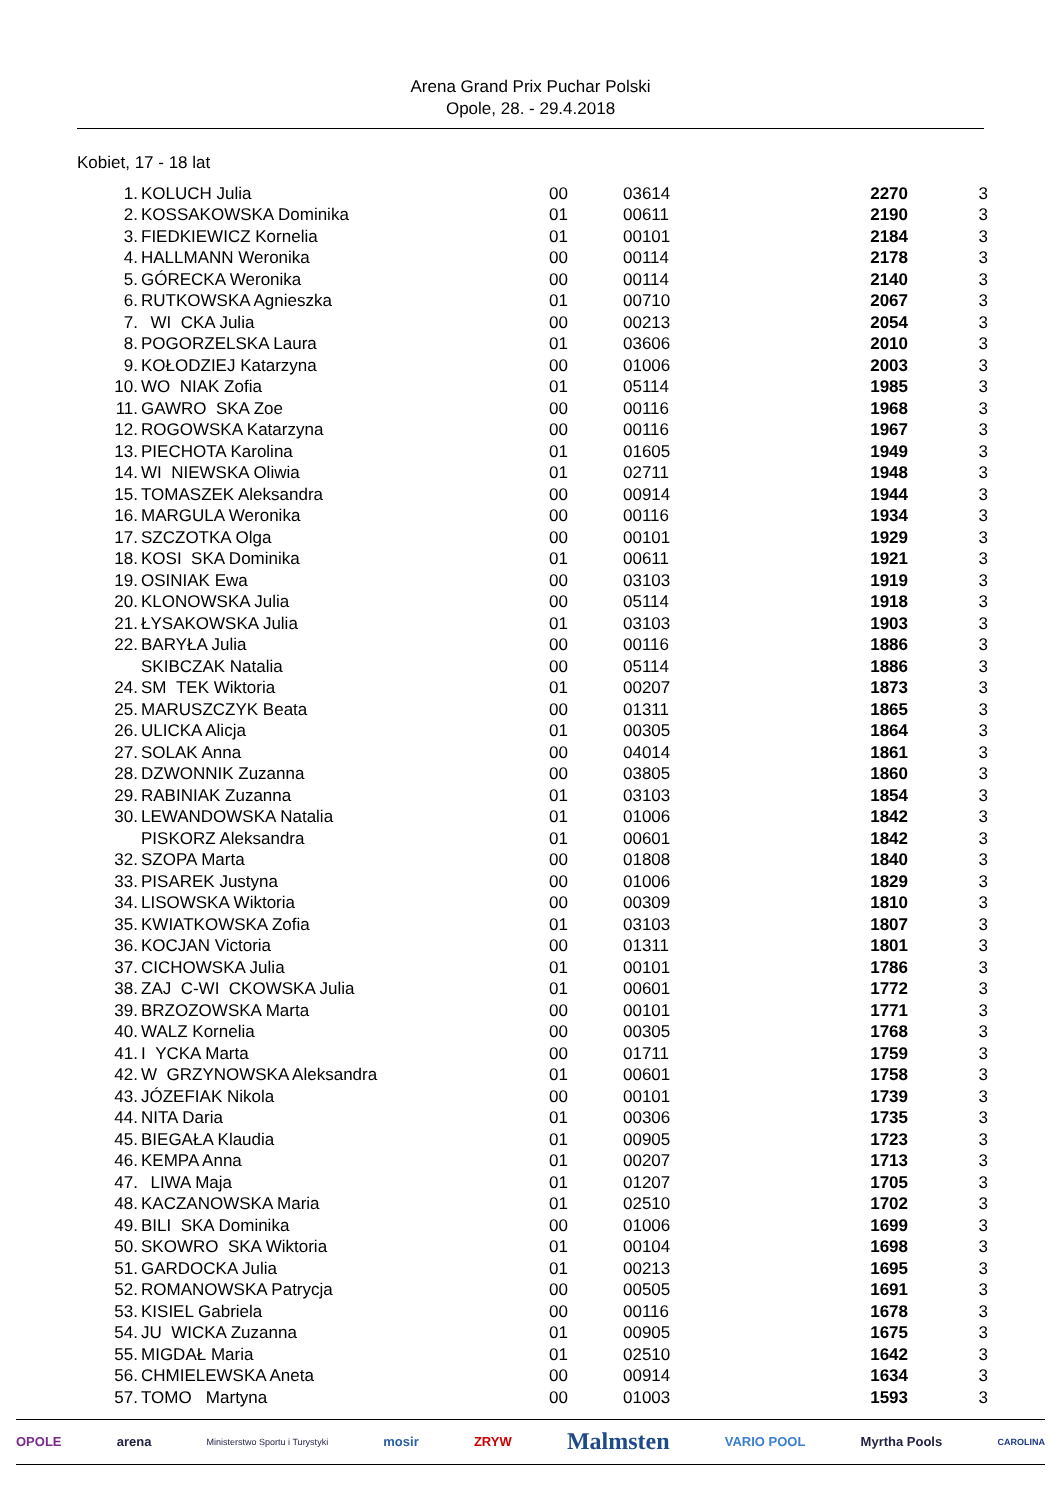Arena Grand Prix Puchar Polski
Opole, 28. - 29.4.2018
Kobiet, 17 - 18 lat
| 1. | KOLUCH Julia | 00 | 03614 | 2270 | 3 |
| 2. | KOSSAKOWSKA Dominika | 01 | 00611 | 2190 | 3 |
| 3. | FIEDKIEWICZ Kornelia | 01 | 00101 | 2184 | 3 |
| 4. | HALLMANN Weronika | 00 | 00114 | 2178 | 3 |
| 5. | GÓRECKA Weronika | 00 | 00114 | 2140 | 3 |
| 6. | RUTKOWSKA Agnieszka | 01 | 00710 | 2067 | 3 |
| 7. | WI CKA Julia | 00 | 00213 | 2054 | 3 |
| 8. | POGORZELSKA Laura | 01 | 03606 | 2010 | 3 |
| 9. | KOŁODZIEJ Katarzyna | 00 | 01006 | 2003 | 3 |
| 10. | WO NIAK Zofia | 01 | 05114 | 1985 | 3 |
| 11. | GAWRO SKA Zoe | 00 | 00116 | 1968 | 3 |
| 12. | ROGOWSKA Katarzyna | 00 | 00116 | 1967 | 3 |
| 13. | PIECHOTA Karolina | 01 | 01605 | 1949 | 3 |
| 14. | WI NIEWSKA Oliwia | 01 | 02711 | 1948 | 3 |
| 15. | TOMASZEK Aleksandra | 00 | 00914 | 1944 | 3 |
| 16. | MARGULA Weronika | 00 | 00116 | 1934 | 3 |
| 17. | SZCZOTKA Olga | 00 | 00101 | 1929 | 3 |
| 18. | KOSI SKA Dominika | 01 | 00611 | 1921 | 3 |
| 19. | OSINIAK Ewa | 00 | 03103 | 1919 | 3 |
| 20. | KLONOWSKA Julia | 00 | 05114 | 1918 | 3 |
| 21. | ŁYSAKOWSKA Julia | 01 | 03103 | 1903 | 3 |
| 22. | BARYŁA Julia | 00 | 00116 | 1886 | 3 |
| | SKIBCZAK Natalia | 00 | 05114 | 1886 | 3 |
| 24. | SM TEK Wiktoria | 01 | 00207 | 1873 | 3 |
| 25. | MARUSZCZYK Beata | 00 | 01311 | 1865 | 3 |
| 26. | ULICKA Alicja | 01 | 00305 | 1864 | 3 |
| 27. | SOLAK Anna | 00 | 04014 | 1861 | 3 |
| 28. | DZWONNIK Zuzanna | 00 | 03805 | 1860 | 3 |
| 29. | RABINIAK Zuzanna | 01 | 03103 | 1854 | 3 |
| 30. | LEWANDOWSKA Natalia | 01 | 01006 | 1842 | 3 |
| | PISKORZ Aleksandra | 01 | 00601 | 1842 | 3 |
| 32. | SZOPA Marta | 00 | 01808 | 1840 | 3 |
| 33. | PISAREK Justyna | 00 | 01006 | 1829 | 3 |
| 34. | LISOWSKA Wiktoria | 00 | 00309 | 1810 | 3 |
| 35. | KWIATKOWSKA Zofia | 01 | 03103 | 1807 | 3 |
| 36. | KOCJAN Victoria | 00 | 01311 | 1801 | 3 |
| 37. | CICHOWSKA Julia | 01 | 00101 | 1786 | 3 |
| 38. | ZAJ C-WI CKOWSKA Julia | 01 | 00601 | 1772 | 3 |
| 39. | BRZOZOWSKA Marta | 00 | 00101 | 1771 | 3 |
| 40. | WALZ Kornelia | 00 | 00305 | 1768 | 3 |
| 41. | I YCKA Marta | 00 | 01711 | 1759 | 3 |
| 42. | W GRZYNOWSKA Aleksandra | 01 | 00601 | 1758 | 3 |
| 43. | JÓZEFIAK Nikola | 00 | 00101 | 1739 | 3 |
| 44. | NITA Daria | 01 | 00306 | 1735 | 3 |
| 45. | BIEGAŁA Klaudia | 01 | 00905 | 1723 | 3 |
| 46. | KEMPA Anna | 01 | 00207 | 1713 | 3 |
| 47. | LIWA Maja | 01 | 01207 | 1705 | 3 |
| 48. | KACZANOWSKA Maria | 01 | 02510 | 1702 | 3 |
| 49. | BILI SKA Dominika | 00 | 01006 | 1699 | 3 |
| 50. | SKOWRO SKA Wiktoria | 01 | 00104 | 1698 | 3 |
| 51. | GARDOCKA Julia | 01 | 00213 | 1695 | 3 |
| 52. | ROMANOWSKA Patrycja | 00 | 00505 | 1691 | 3 |
| 53. | KISIEL Gabriela | 00 | 00116 | 1678 | 3 |
| 54. | JU WICKA Zuzanna | 01 | 00905 | 1675 | 3 |
| 55. | MIGDAŁ Maria | 01 | 02510 | 1642 | 3 |
| 56. | CHMIELEWSKA Aneta | 00 | 00914 | 1634 | 3 |
| 57. | TOMO Martyna | 00 | 01003 | 1593 | 3 |
OPOLE arena Ministerstwo Sportu i Turystyki mosir ZRYW Malmsten VARIO POOL Myrtha Pools CAROLINA